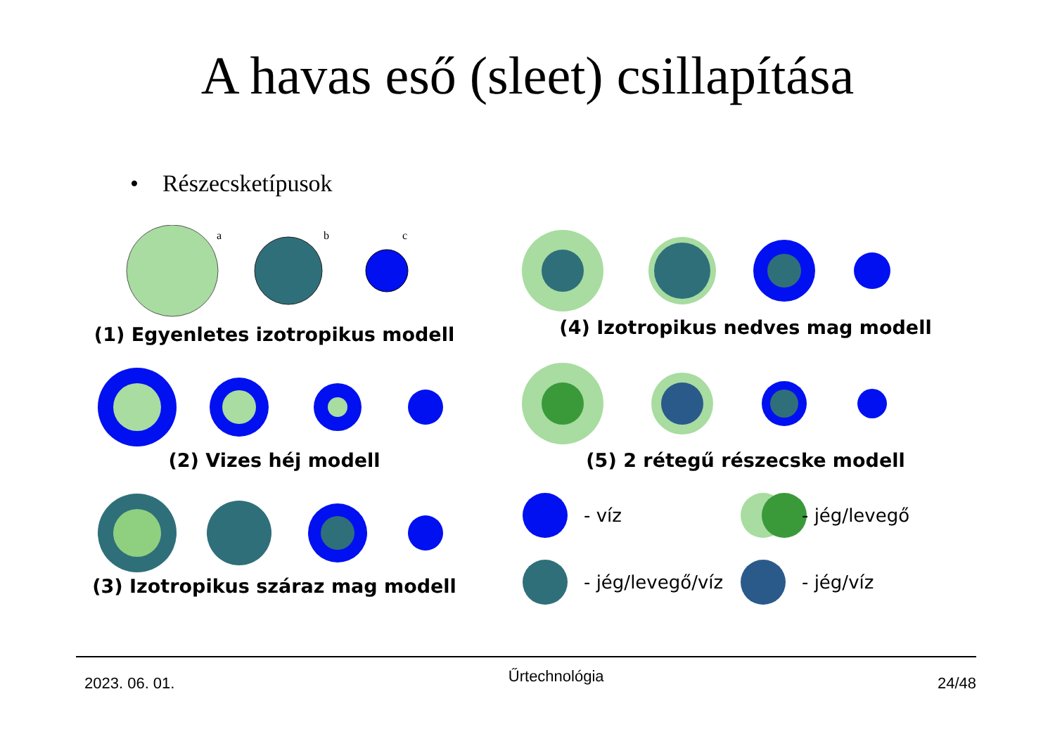A havas eső (sleet) csillapítása
• Részecsketípusok
a
b
c
(1) Egyenletes izotropikus modell
(2) Vizes héj modell
(3) Izotropikus száraz mag modell
(4) Izotropikus nedves mag modell
(5) 2 rétegű részecske modell
- víz - jég/levegő - jég/levegő/víz - jég/víz
2023. 06. 01. Űrtechnológia 24/48